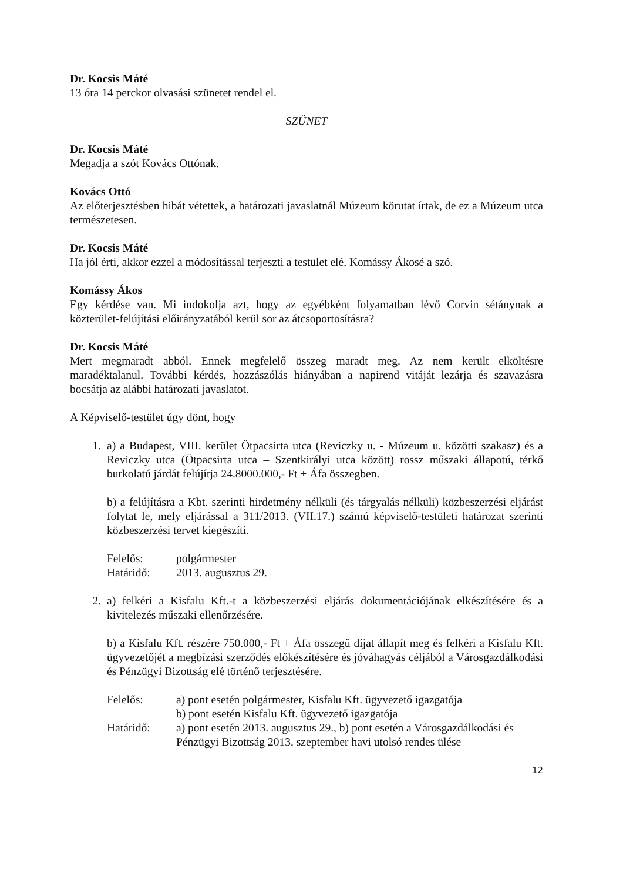Dr. Kocsis Máté
13 óra 14 perckor olvasási szünetet rendel el.
SZÜNET
Dr. Kocsis Máté
Megadja a szót Kovács Ottónak.
Kovács Ottó
Az előterjesztésben hibát vétettek, a határozati javaslatnál Múzeum körutat írtak, de ez a Múzeum utca természetesen.
Dr. Kocsis Máté
Ha jól érti, akkor ezzel a módosítással terjeszti a testület elé. Komássy Ákosé a szó.
Komássy Ákos
Egy kérdése van. Mi indokolja azt, hogy az egyébként folyamatban lévő Corvin sétánynak a közterület-felújítási előirányzatából kerül sor az átcsoportosításra?
Dr. Kocsis Máté
Mert megmaradt abból. Ennek megfelelő összeg maradt meg. Az nem került elköltésre maradéktalanul. További kérdés, hozzászólás hiányában a napirend vitáját lezárja és szavazásra bocsátja az alábbi határozati javaslatot.
A Képviselő-testület úgy dönt, hogy
1. a) a Budapest, VIII. kerület Ötpacsirta utca (Reviczky u. - Múzeum u. közötti szakasz) és a Reviczky utca (Ötpacsirta utca – Szentkirályi utca között) rossz műszaki állapotú, térkő burkolatú járdát felújítja 24.8000.000,- Ft + Áfa összegben.
b) a felújításra a Kbt. szerinti hirdetmény nélküli (és tárgyalás nélküli) közbeszerzési eljárást folytat le, mely eljárással a 311/2013. (VII.17.) számú képviselő-testületi határozat szerinti közbeszerzési tervet kiegészíti.
Felelős: polgármester
Határidő: 2013. augusztus 29.
2. a) felkéri a Kisfalu Kft.-t a közbeszerzési eljárás dokumentációjának elkészítésére és a kivitelezés műszaki ellenőrzésére.
b) a Kisfalu Kft. részére 750.000,- Ft + Áfa összegű díjat állapít meg és felkéri a Kisfalu Kft. ügyvezetőjét a megbízási szerződés előkészítésére és jóváhagyás céljából a Városgazdálkodási és Pénzügyi Bizottság elé történő terjesztésére.
Felelős: a) pont esetén polgármester, Kisfalu Kft. ügyvezető igazgatója
b) pont esetén Kisfalu Kft. ügyvezető igazgatója
Határidő: a) pont esetén 2013. augusztus 29., b) pont esetén a Városgazdálkodási és Pénzügyi Bizottság 2013. szeptember havi utolsó rendes ülése
12